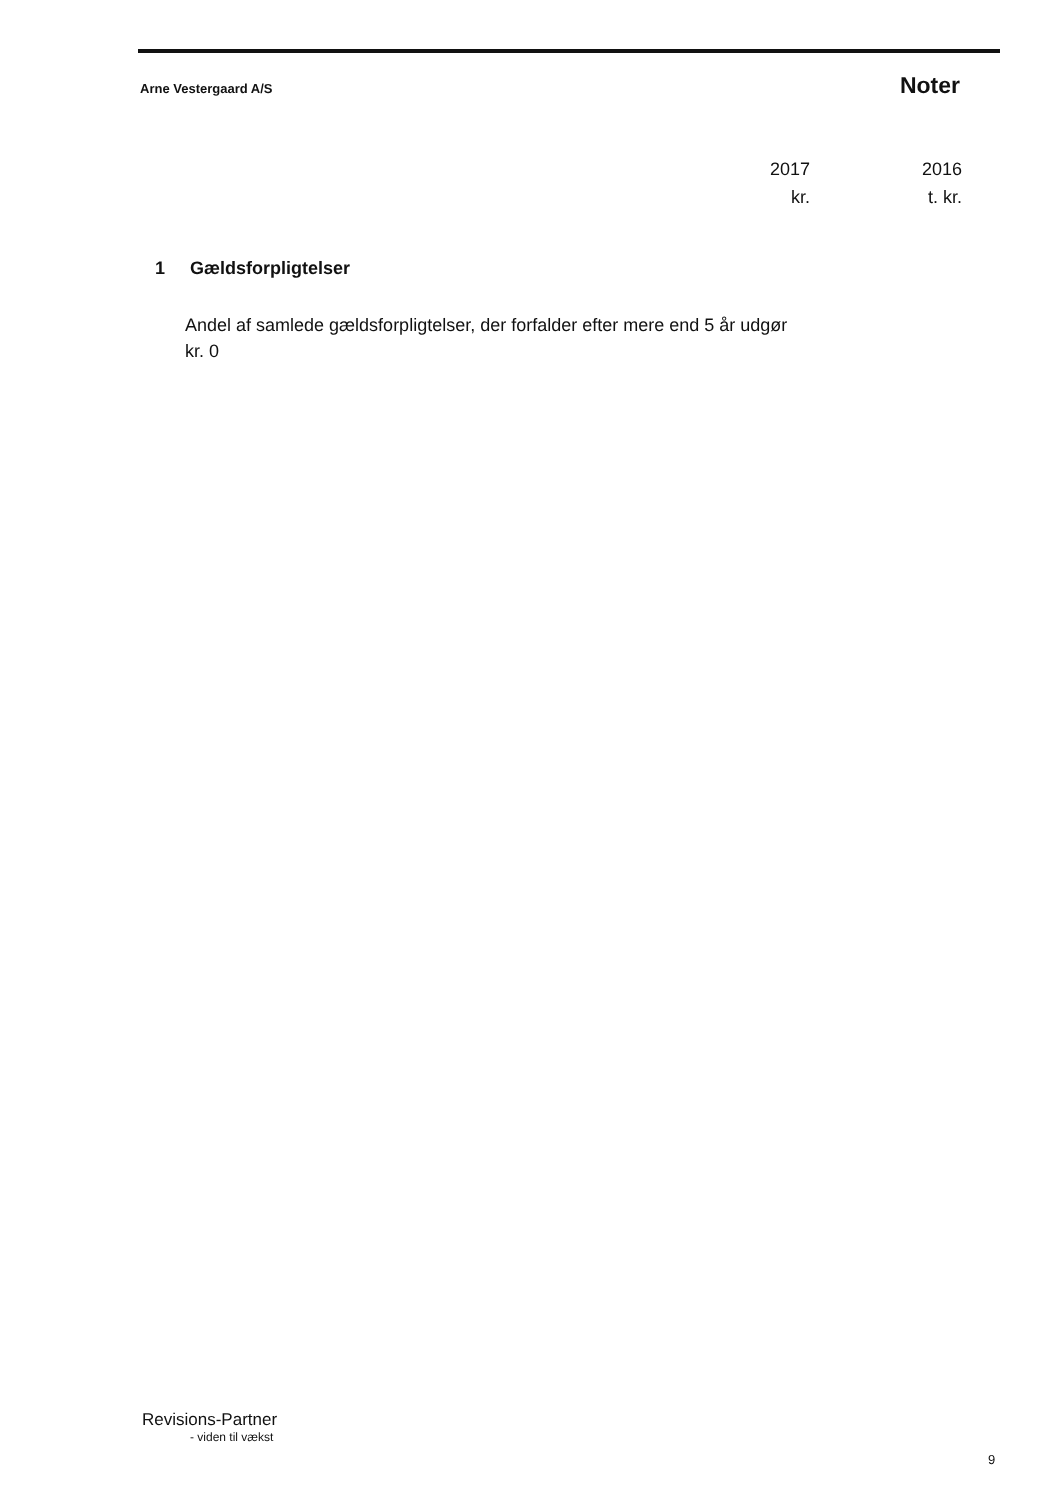Arne Vestergaard A/S
Noter
2017
kr.
2016
t. kr.
1 Gældsforpligtelser
Andel af samlede gældsforpligtelser, der forfalder efter mere end 5 år udgør kr. 0
Revisions-Partner
- viden til vækst
9